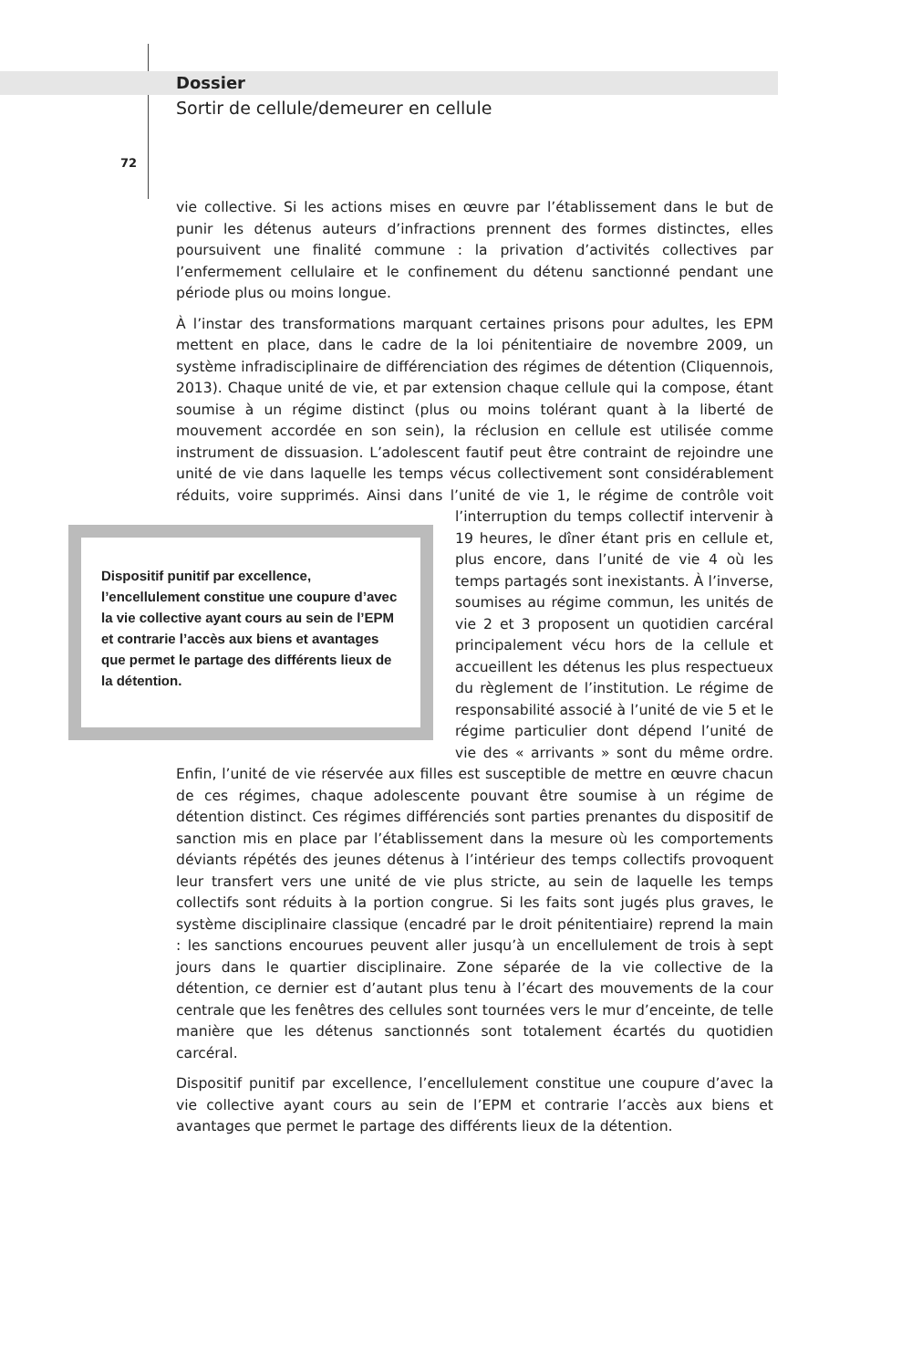Dossier
Sortir de cellule/demeurer en cellule
72
vie collective. Si les actions mises en œuvre par l’établissement dans le but de punir les détenus auteurs d’infractions prennent des formes distinctes, elles poursuivent une finalité commune : la privation d’activités collectives par l’enfermement cellulaire et le confinement du détenu sanctionné pendant une période plus ou moins longue.
À l’instar des transformations marquant certaines prisons pour adultes, les EPM mettent en place, dans le cadre de la loi pénitentiaire de novembre 2009, un système infradisciplinaire de différenciation des régimes de détention (Cliquennois, 2013). Chaque unité de vie, et par extension chaque cellule qui la compose, étant soumise à un régime distinct (plus ou moins tolérant quant à la liberté de mouvement accordée en son sein), la réclusion en cellule est utilisée comme instrument de dissuasion. L’adolescent fautif peut être contraint de rejoindre une unité de vie dans laquelle les temps vécus collectivement sont considérablement réduits, voire supprimés. Ainsi dans l’unité de vie 1, le Dispositif punitif par excellence, l’encellulement constitue une coupure d’avec la vie collective ayant cours au sein de l’EPM et contrarie l’accès aux biens et avantages que permet le partage des différents lieux de la détention. régime de contrôle voit l’interruption du temps collectif intervenir à 19 heures, le dîner étant pris en cellule et, plus encore, dans l’unité de vie 4 où les temps partagés sont inexistants. À l’inverse, soumises au régime commun, les unités de vie 2 et 3 proposent un quotidien carcéral principalement vécu hors de la cellule et accueillent les détenus les plus respectueux du règlement de l’institution. Le régime de responsabilité associé à l’unité de vie 5 et le régime particulier dont dépend l’unité de vie des « arrivants » sont du même ordre. Enfin, l’unité de vie réservée aux filles est susceptible de mettre en œuvre chacun de ces régimes, chaque adolescente pouvant être soumise à un régime de détention distinct. Ces régimes différenciés sont parties prenantes du dispositif de sanction mis en place par l’établissement dans la mesure où les comportements déviants répétés des jeunes détenus à l’intérieur des temps collectifs provoquent leur transfert vers une unité de vie plus stricte, au sein de laquelle les temps collectifs sont réduits à la portion congrue. Si les faits sont jugés plus graves, le système disciplinaire classique (encadré par le droit pénitentiaire) reprend la main : les sanctions encourues peuvent aller jusqu’à un encellulement de trois à sept jours dans le quartier disciplinaire. Zone séparée de la vie collective de la détention, ce dernier est d’autant plus tenu à l’écart des mouvements de la cour centrale que les fenêtres des cellules sont tournées vers le mur d’enceinte, de telle manière que les détenus sanctionnés sont totalement écartés du quotidien carcéral.
Dispositif punitif par excellence, l’encellulement constitue une coupure d’avec la vie collective ayant cours au sein de l’EPM et contrarie l’accès aux biens et avantages que permet le partage des différents lieux de la détention.